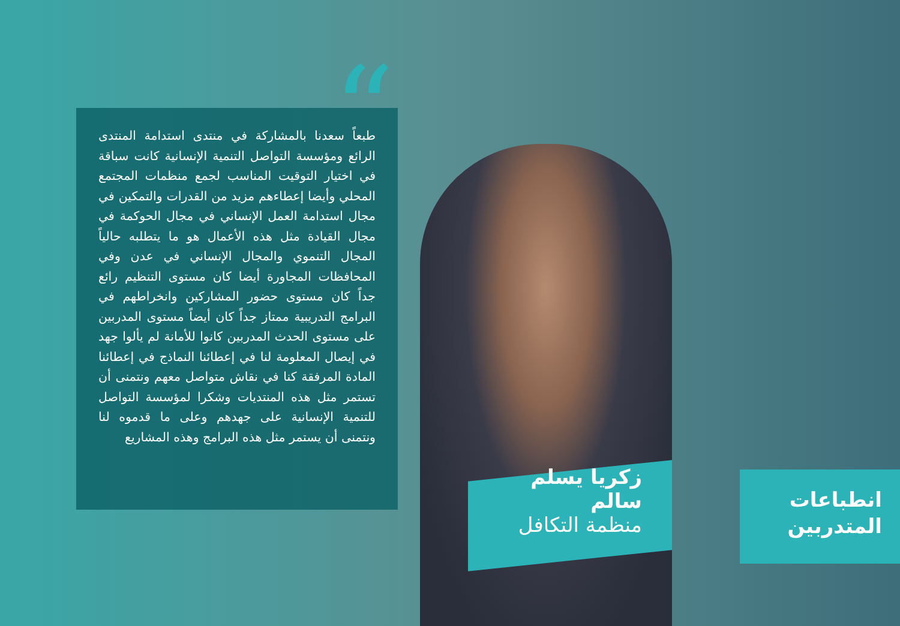“
طبعاً سعدنا بالمشاركة في منتدى استدامة المنتدى الرائع ومؤسسة التواصل التنمية الإنسانية كانت سباقة في اختيار التوقيت المناسب لجمع منظمات المجتمع المحلي وأيضا إعطاءهم مزيد من القدرات والتمكين في مجال استدامة العمل الإنساني في مجال الحوكمة في مجال القيادة مثل هذه الأعمال هو ما يتطلبه حالياً المجال التنموي والمجال الإنساني في عدن وفي المحافظات المجاورة أيضا كان مستوى التنظيم رائع جداً كان مستوى حضور المشاركين وانخراطهم في البرامج التدريبية ممتاز جداً كان أيضاً مستوى المدربين على مستوى الحدث المدربين كانوا للأمانة لم يألوا جهد في إيصال المعلومة لنا في إعطائنا النماذج في إعطائنا المادة المرفقة كنا في نقاش متواصل معهم ونتمنى أن تستمر مثل هذه المنتديات وشكرا لمؤسسة التواصل للتنمية الإنسانية على جهدهم وعلى ما قدموه لنا ونتمنى أن يستمر مثل هذه البرامج وهذه المشاريع
زكريا يسلم سالم
منظمة التكافل
انطباعات المتدربين